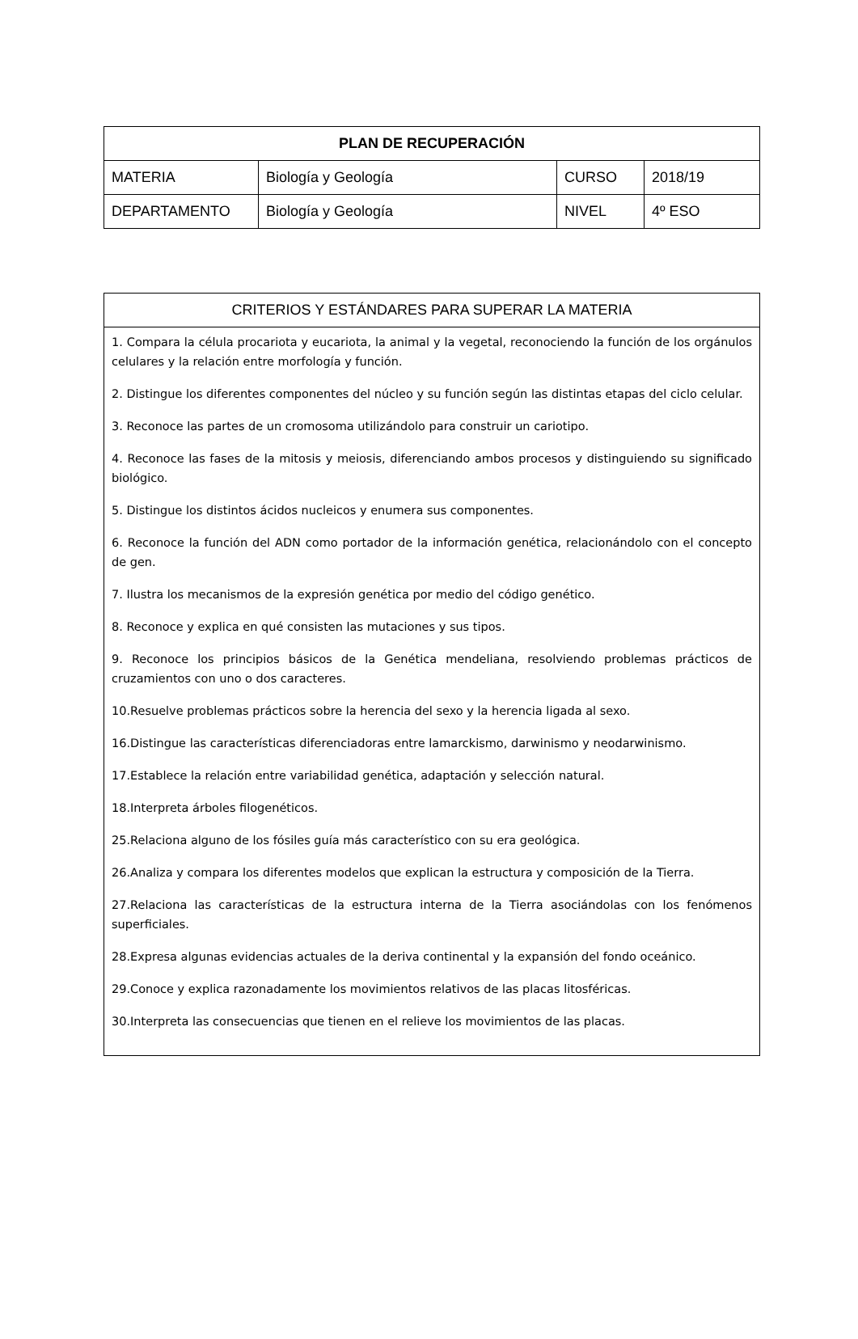| PLAN DE RECUPERACIÓN | | | |
| --- | --- | --- | --- |
| MATERIA | Biología y Geología | CURSO | 2018/19 |
| DEPARTAMENTO | Biología y Geología | NIVEL | 4º ESO |
| CRITERIOS Y ESTÁNDARES PARA SUPERAR LA MATERIA |
| --- |
| 1. Compara la célula procariota y eucariota, la animal y la vegetal, reconociendo la función de los orgánulos celulares y la relación entre morfología y función. 2. Distingue los diferentes componentes del núcleo y su función según las distintas etapas del ciclo celular. 3. Reconoce las partes de un cromosoma utilizándolo para construir un cariotipo. 4. Reconoce las fases de la mitosis y meiosis, diferenciando ambos procesos y distinguiendo su significado biológico. 5. Distingue los distintos ácidos nucleicos y enumera sus componentes. 6. Reconoce la función del ADN como portador de la información genética, relacionándolo con el concepto de gen. 7. Ilustra los mecanismos de la expresión genética por medio del código genético. 8. Reconoce y explica en qué consisten las mutaciones y sus tipos. 9. Reconoce los principios básicos de la Genética mendeliana, resolviendo problemas prácticos de cruzamientos con uno o dos caracteres. 10.Resuelve problemas prácticos sobre la herencia del sexo y la herencia ligada al sexo. 16.Distingue las características diferenciadoras entre lamarckismo, darwinismo y neodarwinismo. 17.Establece la relación entre variabilidad genética, adaptación y selección natural. 18.Interpreta árboles filogenéticos. 25.Relaciona alguno de los fósiles guía más característico con su era geológica. 26.Analiza y compara los diferentes modelos que explican la estructura y composición de la Tierra. 27.Relaciona las características de la estructura interna de la Tierra asociándolas con los fenómenos superficiales. 28.Expresa algunas evidencias actuales de la deriva continental y la expansión del fondo oceánico. 29.Conoce y explica razonadamente los movimientos relativos de las placas litosféricas. 30.Interpreta las consecuencias que tienen en el relieve los movimientos de las placas. |